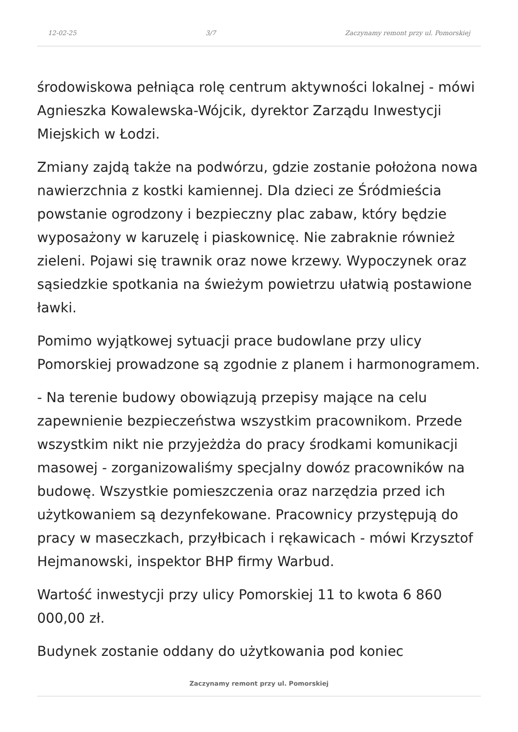12-02-25 3/7 Zaczynamy remont przy ul. Pomorskiej
środowiskowa pełniąca rolę centrum aktywności lokalnej - mówi Agnieszka Kowalewska-Wójcik, dyrektor Zarządu Inwestycji Miejskich w Łodzi.
Zmiany zajdą także na podwórzu, gdzie zostanie położona nowa nawierzchnia z kostki kamiennej. Dla dzieci ze Śródmieścia powstanie ogrodzony i bezpieczny plac zabaw, który będzie wyposażony w karuzelę i piaskownicę. Nie zabraknie również zieleni. Pojawi się trawnik oraz nowe krzewy. Wypoczynek oraz sąsiedzkie spotkania na świeżym powietrzu ułatwią postawione ławki.
Pomimo wyjątkowej sytuacji prace budowlane przy ulicy Pomorskiej prowadzone są zgodnie z planem i harmonogramem.
- Na terenie budowy obowiązują przepisy mające na celu zapewnienie bezpieczeństwa wszystkim pracownikom. Przede wszystkim nikt nie przyjeżdża do pracy środkami komunikacji masowej - zorganizowaliśmy specjalny dowóz pracowników na budowę. Wszystkie pomieszczenia oraz narzędzia przed ich użytkowaniem są dezynfekowane. Pracownicy przystępują do pracy w maseczkach, przyłbicach i rękawicach - mówi Krzysztof Hejmanowski, inspektor BHP firmy Warbud.
Wartość inwestycji przy ulicy Pomorskiej 11 to kwota 6 860 000,00 zł.
Budynek zostanie oddany do użytkowania pod koniec
Zaczynamy remont przy ul. Pomorskiej